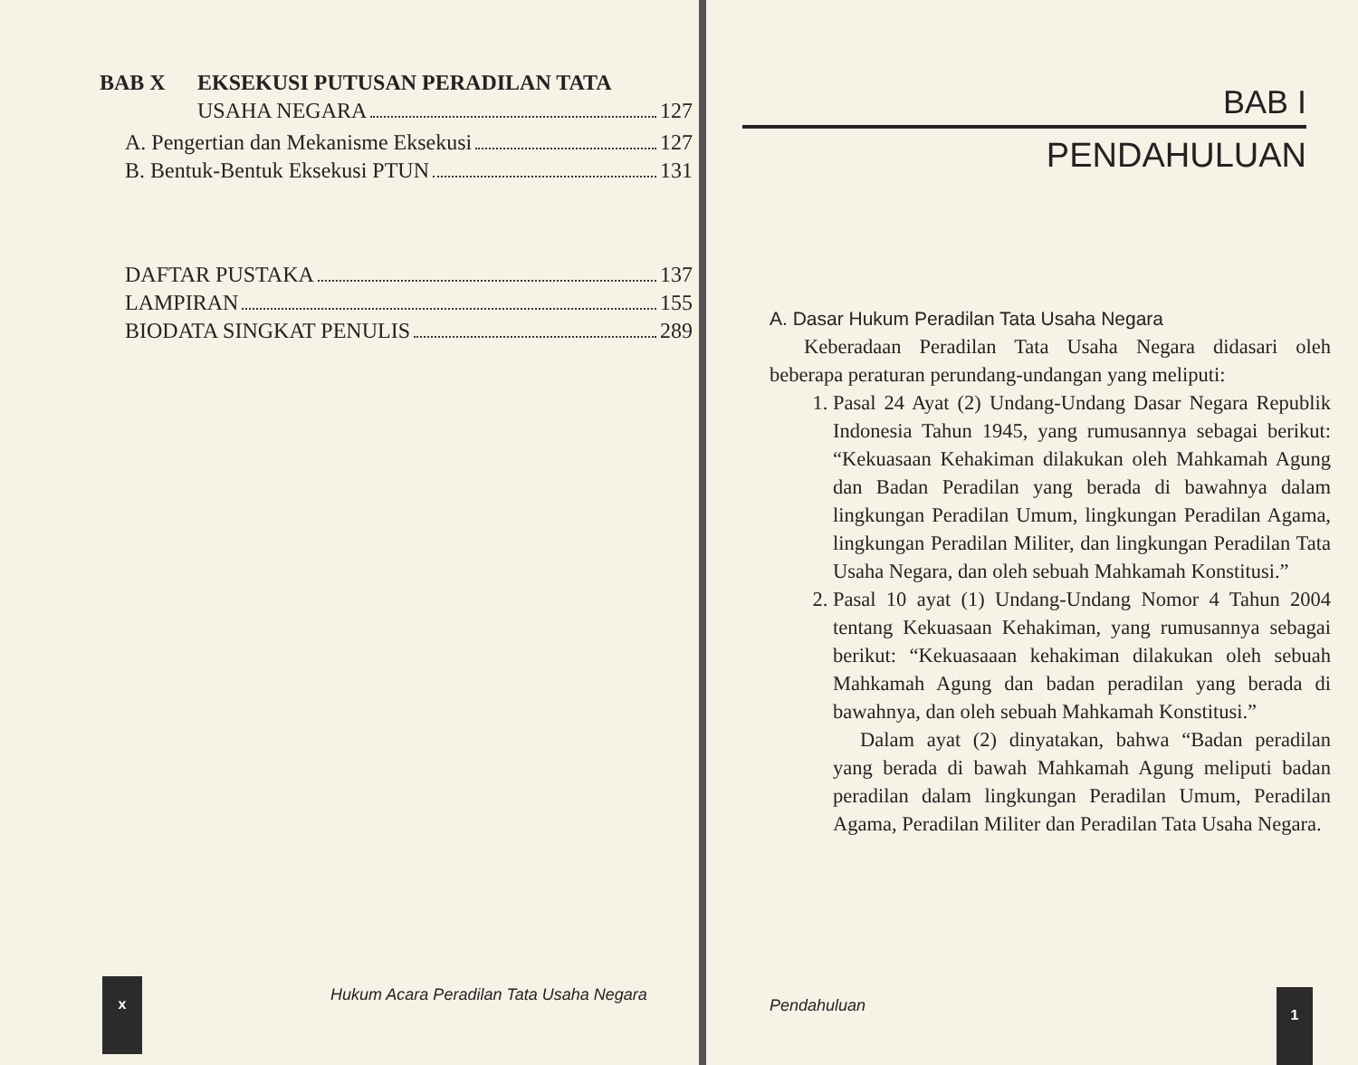BAB X EKSEKUSI PUTUSAN PERADILAN TATA
USAHA NEGARA 127
A. Pengertian dan Mekanisme Eksekusi 127
B. Bentuk-Bentuk Eksekusi PTUN 131
DAFTAR PUSTAKA 137
LAMPIRAN 155
BIODATA SINGKAT PENULIS 289
x
Hukum Acara Peradilan Tata Usaha Negara
BAB I
PENDAHULUAN
A. Dasar Hukum Peradilan Tata Usaha Negara
Keberadaan Peradilan Tata Usaha Negara didasari oleh beberapa peraturan perundang-undangan yang meliputi:
1. Pasal 24 Ayat (2) Undang-Undang Dasar Negara Republik Indonesia Tahun 1945, yang rumusannya sebagai berikut: “Kekuasaan Kehakiman dilakukan oleh Mahkamah Agung dan Badan Peradilan yang berada di bawahnya dalam lingkungan Peradilan Umum, lingkungan Peradilan Agama, lingkungan Peradilan Militer, dan lingkungan Peradilan Tata Usaha Negara, dan oleh sebuah Mahkamah Konstitusi.”
2. Pasal 10 ayat (1) Undang-Undang Nomor 4 Tahun 2004 tentang Kekuasaan Kehakiman, yang rumusannya sebagai berikut: “Kekuasaaan kehakiman dilakukan oleh sebuah Mahkamah Agung dan badan peradilan yang berada di bawahnya, dan oleh sebuah Mahkamah Konstitusi.”
Dalam ayat (2) dinyatakan, bahwa “Badan peradilan yang berada di bawah Mahkamah Agung meliputi badan peradilan dalam lingkungan Peradilan Umum, Peradilan Agama, Peradilan Militer dan Peradilan Tata Usaha Negara.
Pendahuluan
1